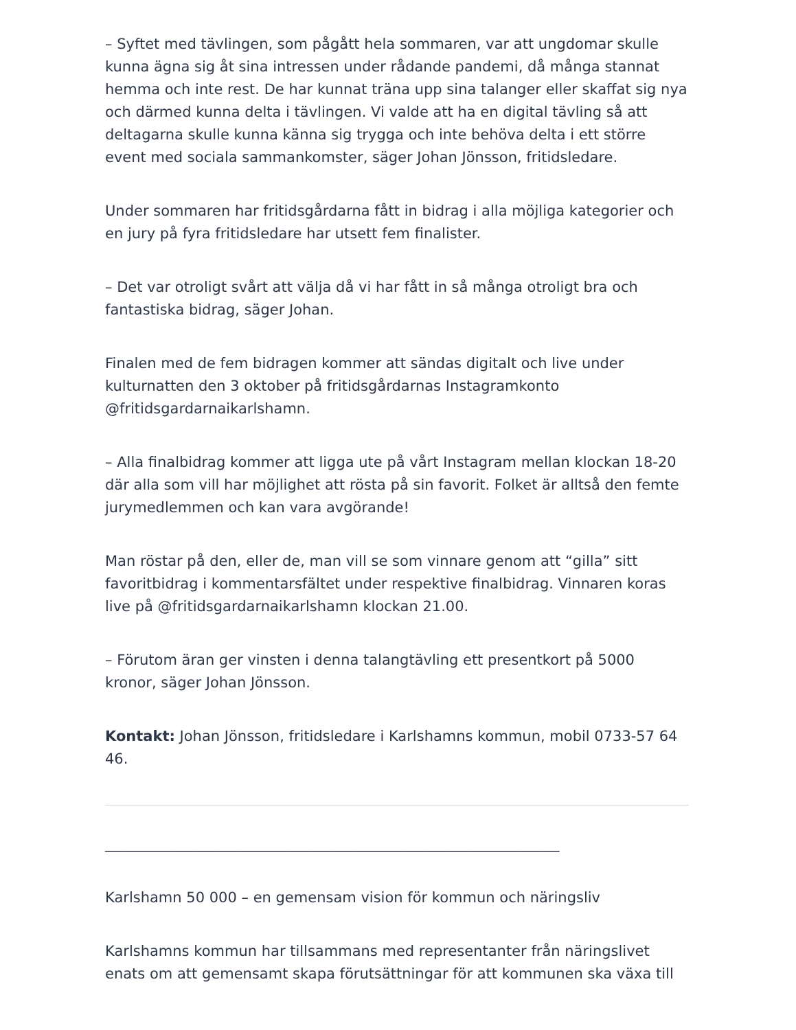– Syftet med tävlingen, som pågått hela sommaren, var att ungdomar skulle kunna ägna sig åt sina intressen under rådande pandemi, då många stannat hemma och inte rest. De har kunnat träna upp sina talanger eller skaffat sig nya och därmed kunna delta i tävlingen. Vi valde att ha en digital tävling så att deltagarna skulle kunna känna sig trygga och inte behöva delta i ett större event med sociala sammankomster, säger Johan Jönsson, fritidsledare.
Under sommaren har fritidsgårdarna fått in bidrag i alla möjliga kategorier och en jury på fyra fritidsledare har utsett fem finalister.
– Det var otroligt svårt att välja då vi har fått in så många otroligt bra och fantastiska bidrag, säger Johan.
Finalen med de fem bidragen kommer att sändas digitalt och live under kulturnatten den 3 oktober på fritidsgårdarnas Instagramkonto @fritidsgardarnaikarlshamn.
– Alla finalbidrag kommer att ligga ute på vårt Instagram mellan klockan 18-20 där alla som vill har möjlighet att rösta på sin favorit. Folket är alltså den femte jurymedlemmen och kan vara avgörande!
Man röstar på den, eller de, man vill se som vinnare genom att “gilla” sitt favoritbidrag i kommentarsfältet under respektive finalbidrag. Vinnaren koras live på @fritidsgardarnaikarlshamn klockan 21.00.
– Förutom äran ger vinsten i denna talangtävling ett presentkort på 5000 kronor, säger Johan Jönsson.
Kontakt: Johan Jönsson, fritidsledare i Karlshamns kommun, mobil 0733-57 64 46.
_______________________________________________________________
Karlshamn 50 000 – en gemensam vision för kommun och näringsliv
Karlshamns kommun har tillsammans med representanter från näringslivet enats om att gemensamt skapa förutsättningar för att kommunen ska växa till